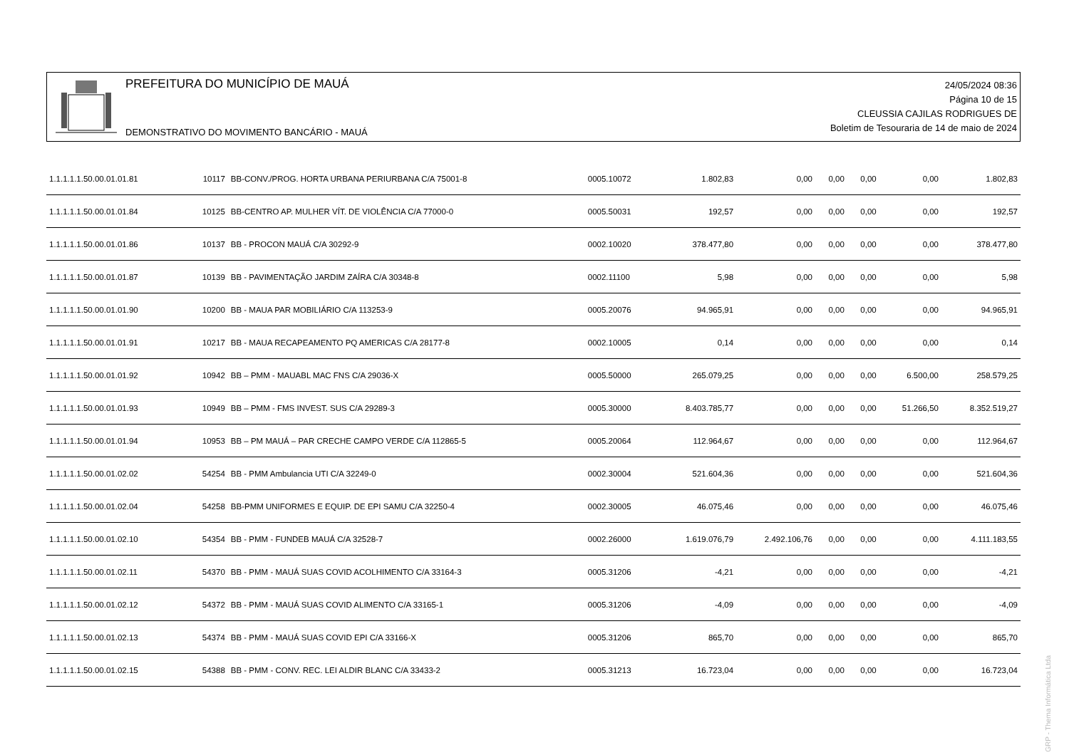PREFEITURA DO MUNICÍPIO DE MAUÁ
DEMONSTRATIVO DO MOVIMENTO BANCÁRIO - MAUÁ
24/05/2024 08:36
Página 10 de 15
CLEUSSIA CAJILAS RODRIGUES DE
Boletim de Tesouraria de 14 de maio de 2024
| 1.1.1.1.1.50.00.01.01.81 | 10117 | BB-CONV./PROG. HORTA URBANA PERIURBANA C/A 75001-8 | 0005.10072 | 1.802,83 | 0,00 | 0,00 | 0,00 | 0,00 | 1.802,83 |
| 1.1.1.1.1.50.00.01.01.84 | 10125 | BB-CENTRO AP. MULHER VÍT. DE VIOLÊNCIA C/A 77000-0 | 0005.50031 | 192,57 | 0,00 | 0,00 | 0,00 | 0,00 | 192,57 |
| 1.1.1.1.1.50.00.01.01.86 | 10137 | BB - PROCON MAUÁ C/A 30292-9 | 0002.10020 | 378.477,80 | 0,00 | 0,00 | 0,00 | 0,00 | 378.477,80 |
| 1.1.1.1.1.50.00.01.01.87 | 10139 | BB - PAVIMENTAÇÃO JARDIM ZAÍRA C/A 30348-8 | 0002.11100 | 5,98 | 0,00 | 0,00 | 0,00 | 0,00 | 5,98 |
| 1.1.1.1.1.50.00.01.01.90 | 10200 | BB - MAUA PAR MOBILIÁRIO C/A 113253-9 | 0005.20076 | 94.965,91 | 0,00 | 0,00 | 0,00 | 0,00 | 94.965,91 |
| 1.1.1.1.1.50.00.01.01.91 | 10217 | BB - MAUA RECAPEAMENTO PQ AMERICAS C/A 28177-8 | 0002.10005 | 0,14 | 0,00 | 0,00 | 0,00 | 0,00 | 0,14 |
| 1.1.1.1.1.50.00.01.01.92 | 10942 | BB – PMM - MAUABL MAC FNS C/A 29036-X | 0005.50000 | 265.079,25 | 0,00 | 0,00 | 0,00 | 6.500,00 | 258.579,25 |
| 1.1.1.1.1.50.00.01.01.93 | 10949 | BB – PMM - FMS INVEST. SUS C/A 29289-3 | 0005.30000 | 8.403.785,77 | 0,00 | 0,00 | 0,00 | 51.266,50 | 8.352.519,27 |
| 1.1.1.1.1.50.00.01.01.94 | 10953 | BB – PM MAUÁ – PAR CRECHE CAMPO VERDE C/A 112865-5 | 0005.20064 | 112.964,67 | 0,00 | 0,00 | 0,00 | 0,00 | 112.964,67 |
| 1.1.1.1.1.50.00.01.02.02 | 54254 | BB - PMM Ambulancia UTI C/A 32249-0 | 0002.30004 | 521.604,36 | 0,00 | 0,00 | 0,00 | 0,00 | 521.604,36 |
| 1.1.1.1.1.50.00.01.02.04 | 54258 | BB-PMM UNIFORMES E EQUIP. DE EPI SAMU C/A 32250-4 | 0002.30005 | 46.075,46 | 0,00 | 0,00 | 0,00 | 0,00 | 46.075,46 |
| 1.1.1.1.1.50.00.01.02.10 | 54354 | BB - PMM - FUNDEB MAUÁ C/A 32528-7 | 0002.26000 | 1.619.076,79 | 2.492.106,76 | 0,00 | 0,00 | 0,00 | 4.111.183,55 |
| 1.1.1.1.1.50.00.01.02.11 | 54370 | BB - PMM - MAUÁ SUAS COVID ACOLHIMENTO C/A 33164-3 | 0005.31206 | -4,21 | 0,00 | 0,00 | 0,00 | 0,00 | -4,21 |
| 1.1.1.1.1.50.00.01.02.12 | 54372 | BB - PMM - MAUÁ SUAS COVID ALIMENTO C/A 33165-1 | 0005.31206 | -4,09 | 0,00 | 0,00 | 0,00 | 0,00 | -4,09 |
| 1.1.1.1.1.50.00.01.02.13 | 54374 | BB - PMM - MAUÁ SUAS COVID EPI C/A 33166-X | 0005.31206 | 865,70 | 0,00 | 0,00 | 0,00 | 0,00 | 865,70 |
| 1.1.1.1.1.50.00.01.02.15 | 54388 | BB - PMM - CONV. REC. LEI ALDIR BLANC C/A 33433-2 | 0005.31213 | 16.723,04 | 0,00 | 0,00 | 0,00 | 0,00 | 16.723,04 |
GRP - Thema Informática Ltda